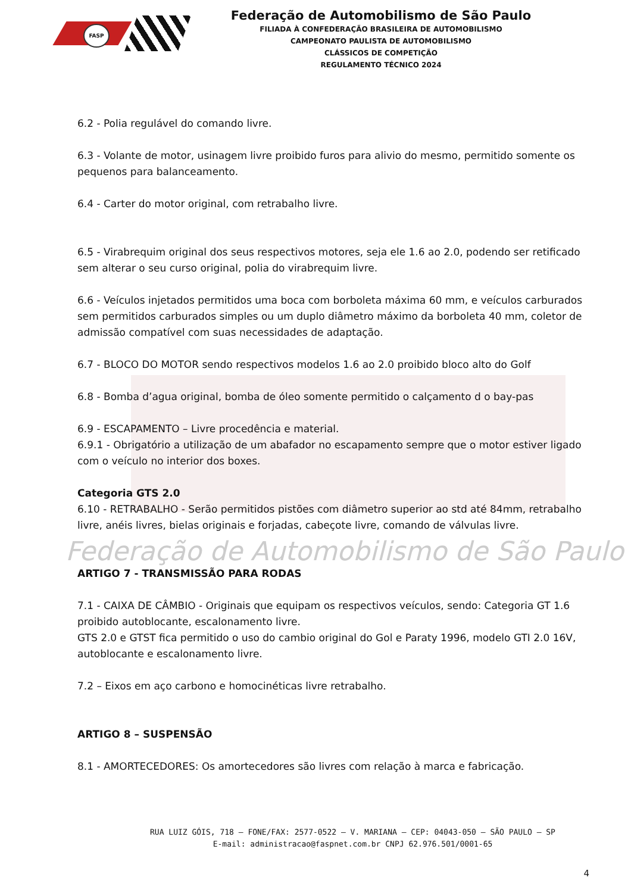Federação de Automobilismo de São Paulo
FASP
Federação de Automobilismo de São Paulo
FILIADA À CONFEDERAÇÃO BRASILEIRA DE AUTOMOBILISMO
CAMPEONATO PAULISTA DE AUTOMOBILISMO
CLÁSSICOS DE COMPETIÇÃO
REGULAMENTO TÉCNICO 2024
6.2 - Polia regulável do comando livre.
6.3 - Volante de motor, usinagem livre proibido furos para alivio do mesmo, permitido somente os pequenos para balanceamento.
6.4 - Carter do motor original, com retrabalho livre.
6.5 - Virabrequim original dos seus respectivos motores, seja ele 1.6 ao 2.0, podendo ser retificado sem alterar o seu curso original, polia do virabrequim livre.
6.6 - Veículos injetados permitidos uma boca com borboleta máxima 60 mm, e veículos carburados sem permitidos carburados simples ou um duplo diâmetro máximo da borboleta 40 mm, coletor de admissão compatível com suas necessidades de adaptação.
6.7 - BLOCO DO MOTOR sendo respectivos modelos 1.6 ao 2.0 proibido bloco alto do Golf
6.8 - Bomba d’agua original, bomba de óleo somente permitido o calçamento d o bay-pas
6.9 - ESCAPAMENTO – Livre procedência e material.
6.9.1 - Obrigatório a utilização de um abafador no escapamento sempre que o motor estiver ligado com o veículo no interior dos boxes.
Categoria GTS 2.0
6.10 - RETRABALHO - Serão permitidos pistões com diâmetro superior ao std até 84mm, retrabalho livre, anéis livres, bielas originais e forjadas, cabeçote livre, comando de válvulas livre.
ARTIGO 7 - TRANSMISSÃO PARA RODAS
7.1 - CAIXA DE CÂMBIO - Originais que equipam os respectivos veículos, sendo: Categoria GT 1.6 proibido autoblocante, escalonamento livre.
GTS 2.0 e GTST fica permitido o uso do cambio original do Gol e Paraty 1996, modelo GTI 2.0 16V, autoblocante e escalonamento livre.
7.2 – Eixos em aço carbono e homocinéticas livre retrabalho.
ARTIGO 8 – SUSPENSÃO
8.1 - AMORTECEDORES: Os amortecedores são livres com relação à marca e fabricação.
RUA LUIZ GÓIS, 718 – FONE/FAX: 2577-0522 – V. MARIANA – CEP: 04043-050 – SÃO PAULO – SP
E-mail: administracao@faspnet.com.br CNPJ 62.976.501/0001-65
4